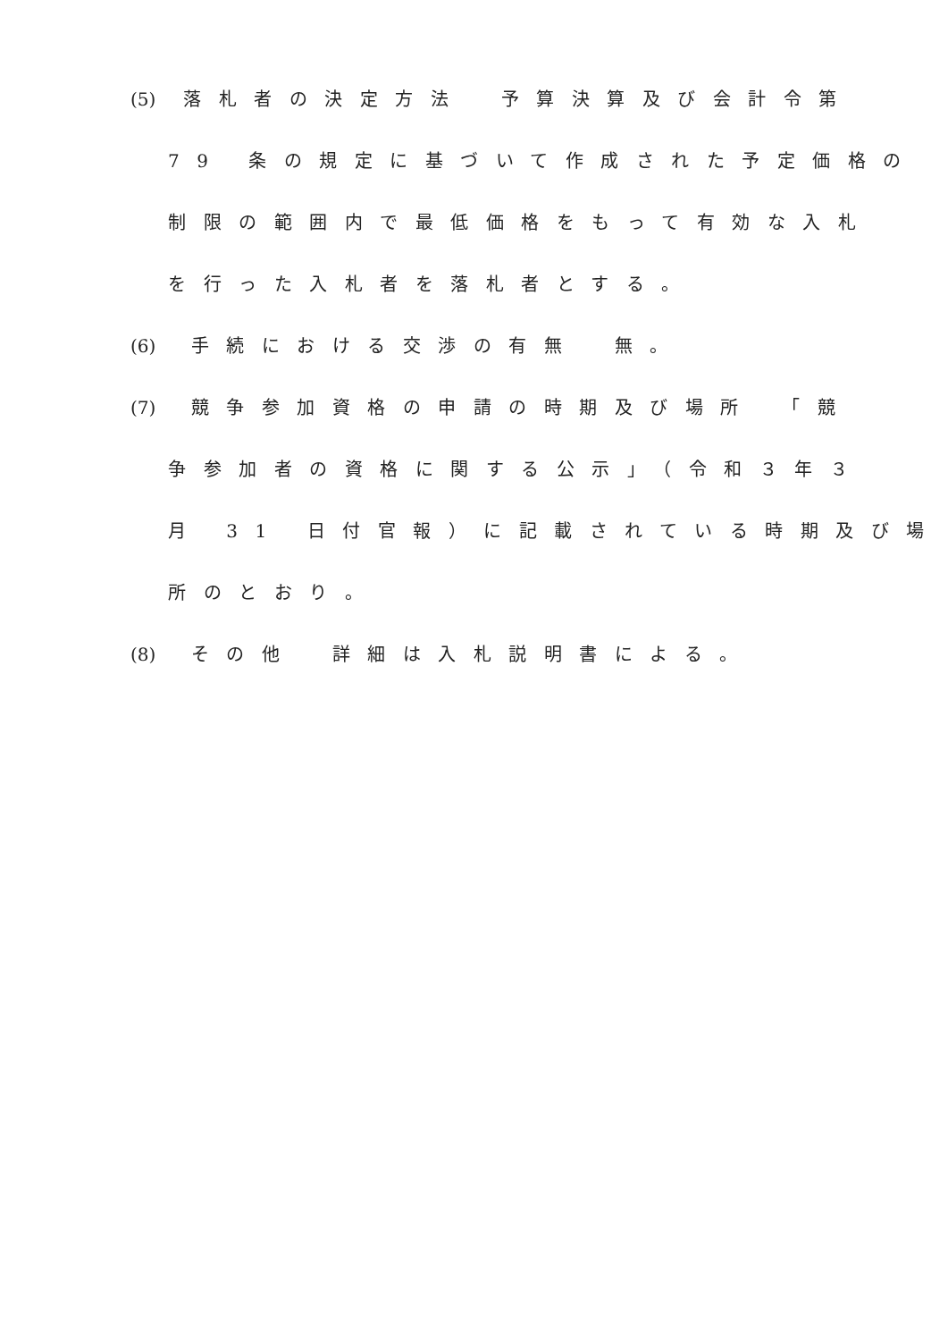(5) 落札者の決定方法　予算決算及び会計令第
79 条の規定に基づいて作成された予定価格の
制限の範囲内で最低価格をもって有効な入札
を行った入札者を落札者とする。
(6) 手続における交渉の有無　無。
(7) 競争参加資格の申請の時期及び場所　「競
争参加者の資格に関する公示」（令和３年３
月 31 日付官報）に記載されている時期及び場
所のとおり。
(8) その他　詳細は入札説明書による。